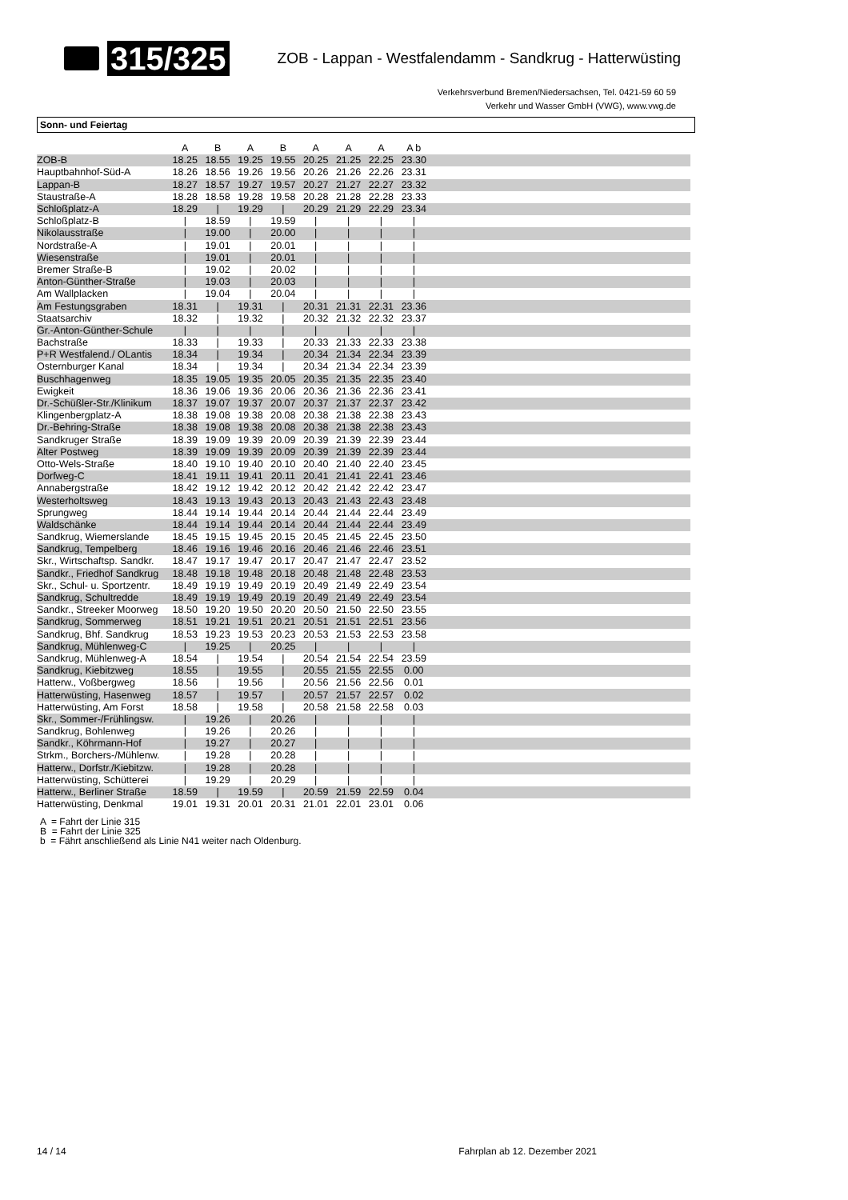315/325
ZOB - Lappan - Westfalendamm - Sandkrug - Hatterwüsting
Verkehrsverbund Bremen/Niedersachsen, Tel. 0421-59 60 59
Verkehr und Wasser GmbH (VWG), www.vwg.de
Sonn- und Feiertag
| | A | B | A | B | A | A | A | A b | |
| --- | --- | --- | --- | --- | --- | --- | --- | --- | --- |
| ZOB-B | 18.25 | 18.55 | 19.25 | 19.55 | 20.25 | 21.25 | 22.25 | 23.30 | |
| Hauptbahnhof-Süd-A | 18.26 | 18.56 | 19.26 | 19.56 | 20.26 | 21.26 | 22.26 | 23.31 | |
| Lappan-B | 18.27 | 18.57 | 19.27 | 19.57 | 20.27 | 21.27 | 22.27 | 23.32 | |
| Staustraße-A | 18.28 | 18.58 | 19.28 | 19.58 | 20.28 | 21.28 | 22.28 | 23.33 | |
| Schloßplatz-A | 18.29 | / | 19.29 | / | 20.29 | 21.29 | 22.29 | 23.34 | |
| Schloßplatz-B | / | 18.59 | / | 19.59 | / | / | / | / | |
| Nikolausstraße | / | 19.00 | / | 20.00 | / | / | / | / | |
| Nordstraße-A | / | 19.01 | / | 20.01 | / | / | / | / | |
| Wiesenstraße | / | 19.01 | / | 20.01 | / | / | / | / | |
| Bremer Straße-B | / | 19.02 | / | 20.02 | / | / | / | / | |
| Anton-Günther-Straße | / | 19.03 | / | 20.03 | / | / | / | / | |
| Am Wallplacken | / | 19.04 | / | 20.04 | / | / | / | / | |
| Am Festungsgraben | 18.31 | / | 19.31 | / | 20.31 | 21.31 | 22.31 | 23.36 | |
| Staatsarchiv | 18.32 | / | 19.32 | / | 20.32 | 21.32 | 22.32 | 23.37 | |
| Gr.-Anton-Günther-Schule | / | / | / | / | / | / | / | / | |
| Bachstraße | 18.33 | / | 19.33 | / | 20.33 | 21.33 | 22.33 | 23.38 | |
| P+R Westfalend./ OLantis | 18.34 | / | 19.34 | / | 20.34 | 21.34 | 22.34 | 23.39 | |
| Osternburger Kanal | 18.34 | / | 19.34 | / | 20.34 | 21.34 | 22.34 | 23.39 | |
| Buschhagenweg | 18.35 | 19.05 | 19.35 | 20.05 | 20.35 | 21.35 | 22.35 | 23.40 | |
| Ewigkeit | 18.36 | 19.06 | 19.36 | 20.06 | 20.36 | 21.36 | 22.36 | 23.41 | |
| Dr.-Schüßler-Str./Klinikum | 18.37 | 19.07 | 19.37 | 20.07 | 20.37 | 21.37 | 22.37 | 23.42 | |
| Klingenbergplatz-A | 18.38 | 19.08 | 19.38 | 20.08 | 20.38 | 21.38 | 22.38 | 23.43 | |
| Dr.-Behring-Straße | 18.38 | 19.08 | 19.38 | 20.08 | 20.38 | 21.38 | 22.38 | 23.43 | |
| Sandkruger Straße | 18.39 | 19.09 | 19.39 | 20.09 | 20.39 | 21.39 | 22.39 | 23.44 | |
| Alter Postweg | 18.39 | 19.09 | 19.39 | 20.09 | 20.39 | 21.39 | 22.39 | 23.44 | |
| Otto-Wels-Straße | 18.40 | 19.10 | 19.40 | 20.10 | 20.40 | 21.40 | 22.40 | 23.45 | |
| Dorfweg-C | 18.41 | 19.11 | 19.41 | 20.11 | 20.41 | 21.41 | 22.41 | 23.46 | |
| Annabergstraße | 18.42 | 19.12 | 19.42 | 20.12 | 20.42 | 21.42 | 22.42 | 23.47 | |
| Westerholtsweg | 18.43 | 19.13 | 19.43 | 20.13 | 20.43 | 21.43 | 22.43 | 23.48 | |
| Sprungweg | 18.44 | 19.14 | 19.44 | 20.14 | 20.44 | 21.44 | 22.44 | 23.49 | |
| Waldschänke | 18.44 | 19.14 | 19.44 | 20.14 | 20.44 | 21.44 | 22.44 | 23.49 | |
| Sandkrug, Wiemerslande | 18.45 | 19.15 | 19.45 | 20.15 | 20.45 | 21.45 | 22.45 | 23.50 | |
| Sandkrug, Tempelberg | 18.46 | 19.16 | 19.46 | 20.16 | 20.46 | 21.46 | 22.46 | 23.51 | |
| Skr., Wirtschaftsp. Sandkr. | 18.47 | 19.17 | 19.47 | 20.17 | 20.47 | 21.47 | 22.47 | 23.52 | |
| Sandkr., Friedhof Sandkrug | 18.48 | 19.18 | 19.48 | 20.18 | 20.48 | 21.48 | 22.48 | 23.53 | |
| Skr., Schul- u. Sportzentr. | 18.49 | 19.19 | 19.49 | 20.19 | 20.49 | 21.49 | 22.49 | 23.54 | |
| Sandkrug, Schultredde | 18.49 | 19.19 | 19.49 | 20.19 | 20.49 | 21.49 | 22.49 | 23.54 | |
| Sandkr., Streeker Moorweg | 18.50 | 19.20 | 19.50 | 20.20 | 20.50 | 21.50 | 22.50 | 23.55 | |
| Sandkrug, Sommerweg | 18.51 | 19.21 | 19.51 | 20.21 | 20.51 | 21.51 | 22.51 | 23.56 | |
| Sandkrug, Bhf. Sandkrug | 18.53 | 19.23 | 19.53 | 20.23 | 20.53 | 21.53 | 22.53 | 23.58 | |
| Sandkrug, Mühlenweg-C | / | 19.25 | / | 20.25 | / | / | / | / | |
| Sandkrug, Mühlenweg-A | 18.54 | / | 19.54 | / | 20.54 | 21.54 | 22.54 | 23.59 | |
| Sandkrug, Kiebitzweg | 18.55 | / | 19.55 | / | 20.55 | 21.55 | 22.55 | 0.00 | |
| Hatterw., Voßbergweg | 18.56 | / | 19.56 | / | 20.56 | 21.56 | 22.56 | 0.01 | |
| Hatterwüsting, Hasenweg | 18.57 | / | 19.57 | / | 20.57 | 21.57 | 22.57 | 0.02 | |
| Hatterwüsting, Am Forst | 18.58 | / | 19.58 | / | 20.58 | 21.58 | 22.58 | 0.03 | |
| Skr., Sommer-/Frühlingsw. | / | 19.26 | / | 20.26 | / | / | / | / | |
| Sandkrug, Bohlenweg | / | 19.26 | / | 20.26 | / | / | / | / | |
| Sandkr., Köhrmann-Hof | / | 19.27 | / | 20.27 | / | / | / | / | |
| Strkm., Borchers-/Mühlenw. | / | 19.28 | / | 20.28 | / | / | / | / | |
| Hatterw., Dorfstr./Kiebitzw. | / | 19.28 | / | 20.28 | / | / | / | / | |
| Hatterwüsting, Schütterei | / | 19.29 | / | 20.29 | / | / | / | / | |
| Hatterw., Berliner Straße | 18.59 | / | 19.59 | / | 20.59 | 21.59 | 22.59 | 0.04 | |
| Hatterwüsting, Denkmal | 19.01 | 19.31 | 20.01 | 20.31 | 21.01 | 22.01 | 23.01 | 0.06 | |
A = Fahrt der Linie 315
B = Fahrt der Linie 325
b = Fährt anschließend als Linie N41 weiter nach Oldenburg.
14 / 14 Fahrplan ab 12. Dezember 2021